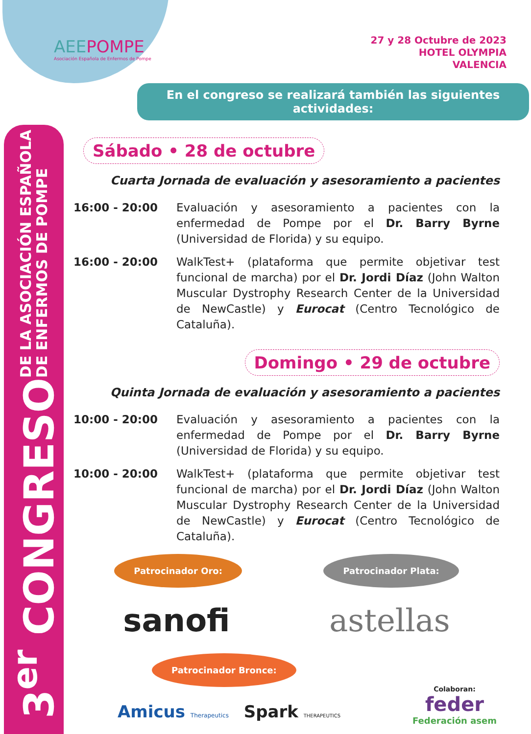3<sup>er</sup> CONGRESO DE LA ASOCIACIÓN ESPAÑOLA
DE ENFERMOS DE POMPE
AEEPOMPE
Asociación Española de Enfermos de Pompe
27 y 28 Octubre de 2023
HOTEL OLYMPIA
VALENCIA
En el congreso se realizará también las siguientes actividades:
Sábado • 28 de octubre
Cuarta Jornada de evaluación y asesoramiento a pacientes
16:00 - 20:00 Evaluación y asesoramiento a pacientes con la enfermedad de Pompe por el Dr. Barry Byrne (Universidad de Florida) y su equipo.
16:00 - 20:00 WalkTest+ (plataforma que permite objetivar test funcional de marcha) por el Dr. Jordi Díaz (John Walton Muscular Dystrophy Research Center de la Universidad de NewCastle) y Eurocat (Centro Tecnológico de Cataluña).
Domingo • 29 de octubre
Quinta Jornada de evaluación y asesoramiento a pacientes
10:00 - 20:00 Evaluación y asesoramiento a pacientes con la enfermedad de Pompe por el Dr. Barry Byrne (Universidad de Florida) y su equipo.
10:00 - 20:00 WalkTest+ (plataforma que permite objetivar test funcional de marcha) por el Dr. Jordi Díaz (John Walton Muscular Dystrophy Research Center de la Universidad de NewCastle) y Eurocat (Centro Tecnológico de Cataluña).
Patrocinador Oro: Patrocinador Plata:
sanofi astellas
Patrocinador Bronce:
Amicus Therapeutics Spark THERAPEUTICS
Colaboran:
feder
Federación asem